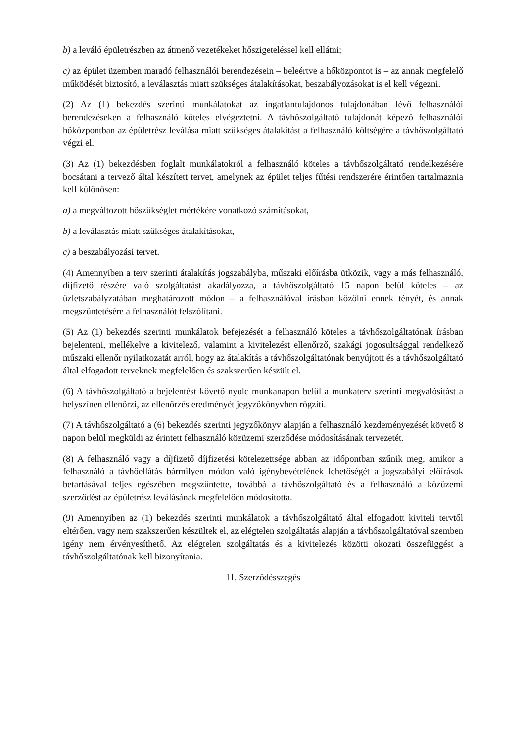b) a leváló épületrészben az átmenő vezetékeket hőszigeteléssel kell ellátni;
c) az épület üzemben maradó felhasználói berendezésein – beleértve a hőközpontot is – az annak megfelelő működését biztosító, a leválasztás miatt szükséges átalakításokat, beszabályozásokat is el kell végezni.
(2) Az (1) bekezdés szerinti munkálatokat az ingatlantulajdonos tulajdonában lévő felhasználói berendezéseken a felhasználó köteles elvégeztetni. A távhőszolgáltató tulajdonát képező felhasználói hőközpontban az épületrész leválása miatt szükséges átalakítást a felhasználó költségére a távhőszolgáltató végzi el.
(3) Az (1) bekezdésben foglalt munkálatokról a felhasználó köteles a távhőszolgáltató rendelkezésére bocsátani a tervező által készített tervet, amelynek az épület teljes fűtési rendszerére érintően tartalmaznia kell különösen:
a) a megváltozott hőszükséglet mértékére vonatkozó számításokat,
b) a leválasztás miatt szükséges átalakításokat,
c) a beszabályozási tervet.
(4) Amennyiben a terv szerinti átalakítás jogszabályba, műszaki előírásba ütközik, vagy a más felhasználó, díjfizető részére való szolgáltatást akadályozza, a távhőszolgáltató 15 napon belül köteles – az üzletszabályzatában meghatározott módon – a felhasználóval írásban közölni ennek tényét, és annak megszüntetésére a felhasználót felszólítani.
(5) Az (1) bekezdés szerinti munkálatok befejezését a felhasználó köteles a távhőszolgáltatónak írásban bejelenteni, mellékelve a kivitelező, valamint a kivitelezést ellenőrző, szakági jogosultsággal rendelkező műszaki ellenőr nyilatkozatát arról, hogy az átalakítás a távhőszolgáltatónak benyújtott és a távhőszolgáltató által elfogadott terveknek megfelelően és szakszerűen készült el.
(6) A távhőszolgáltató a bejelentést követő nyolc munkanapon belül a munkaterv szerinti megvalósítást a helyszínen ellenőrzi, az ellenőrzés eredményét jegyzőkönyvben rögzíti.
(7) A távhőszolgáltató a (6) bekezdés szerinti jegyzőkönyv alapján a felhasználó kezdeményezését követő 8 napon belül megküldi az érintett felhasználó közüzemi szerződése módosításának tervezetét.
(8) A felhasználó vagy a díjfizető díjfizetési kötelezettsége abban az időpontban szűnik meg, amikor a felhasználó a távhőellátás bármilyen módon való igénybevételének lehetőségét a jogszabályi előírások betartásával teljes egészében megszüntette, továbbá a távhőszolgáltató és a felhasználó a közüzemi szerződést az épületrész leválásának megfelelően módosította.
(9) Amennyiben az (1) bekezdés szerinti munkálatok a távhőszolgáltató által elfogadott kiviteli tervtől eltérően, vagy nem szakszerűen készültek el, az elégtelen szolgáltatás alapján a távhőszolgáltatóval szemben igény nem érvényesíthető. Az elégtelen szolgáltatás és a kivitelezés közötti okozati összefüggést a távhőszolgáltatónak kell bizonyítania.
11. Szerződésszegés